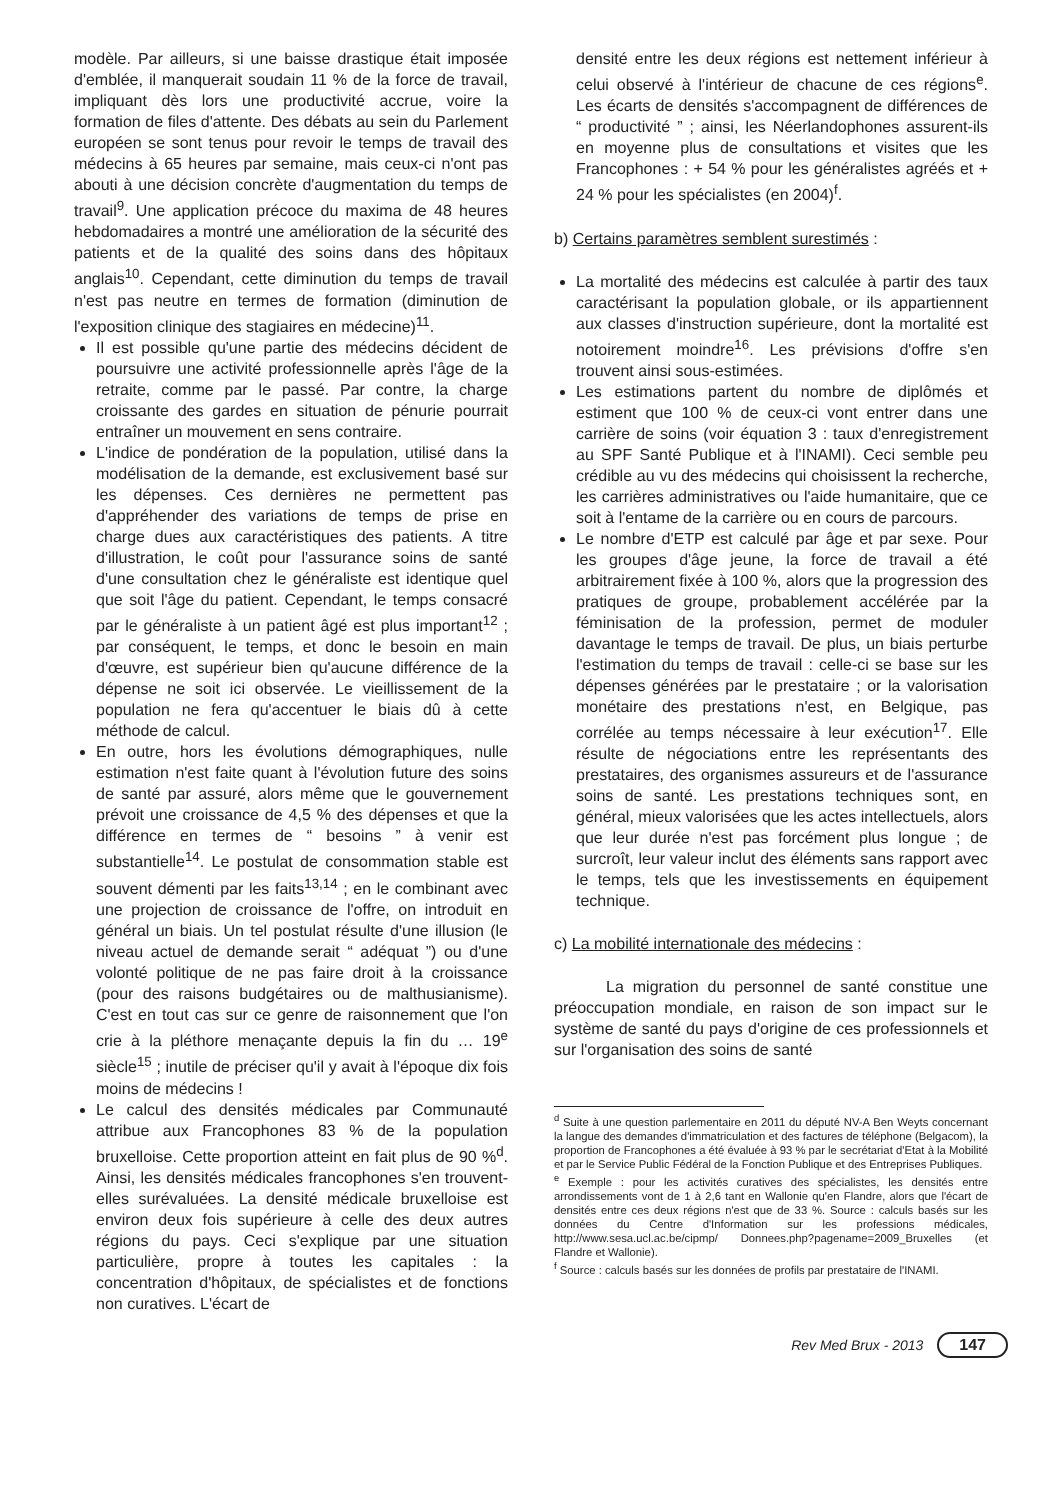modèle. Par ailleurs, si une baisse drastique était imposée d'emblée, il manquerait soudain 11 % de la force de travail, impliquant dès lors une productivité accrue, voire la formation de files d'attente. Des débats au sein du Parlement européen se sont tenus pour revoir le temps de travail des médecins à 65 heures par semaine, mais ceux-ci n'ont pas abouti à une décision concrète d'augmentation du temps de travail<sup>9</sup>. Une application précoce du maxima de 48 heures hebdomadaires a montré une amélioration de la sécurité des patients et de la qualité des soins dans des hôpitaux anglais<sup>10</sup>. Cependant, cette diminution du temps de travail n'est pas neutre en termes de formation (diminution de l'exposition clinique des stagiaires en médecine)<sup>11</sup>.
Il est possible qu'une partie des médecins décident de poursuivre une activité professionnelle après l'âge de la retraite, comme par le passé. Par contre, la charge croissante des gardes en situation de pénurie pourrait entraîner un mouvement en sens contraire.
L'indice de pondération de la population, utilisé dans la modélisation de la demande, est exclusivement basé sur les dépenses. Ces dernières ne permettent pas d'appréhender des variations de temps de prise en charge dues aux caractéristiques des patients. A titre d'illustration, le coût pour l'assurance soins de santé d'une consultation chez le généraliste est identique quel que soit l'âge du patient. Cependant, le temps consacré par le généraliste à un patient âgé est plus important<sup>12</sup> ; par conséquent, le temps, et donc le besoin en main d'œuvre, est supérieur bien qu'aucune différence de la dépense ne soit ici observée. Le vieillissement de la population ne fera qu'accentuer le biais dû à cette méthode de calcul.
En outre, hors les évolutions démographiques, nulle estimation n'est faite quant à l'évolution future des soins de santé par assuré, alors même que le gouvernement prévoit une croissance de 4,5 % des dépenses et que la différence en termes de “ besoins ” à venir est substantielle<sup>14</sup>. Le postulat de consommation stable est souvent démenti par les faits<sup>13,14</sup> ; en le combinant avec une projection de croissance de l'offre, on introduit en général un biais. Un tel postulat résulte d'une illusion (le niveau actuel de demande serait “ adéquat ”) ou d'une volonté politique de ne pas faire droit à la croissance (pour des raisons budgétaires ou de malthusianisme). C'est en tout cas sur ce genre de raisonnement que l'on crie à la pléthore menaçante depuis la fin du … 19<sup>e</sup> siècle<sup>15</sup> ; inutile de préciser qu'il y avait à l'époque dix fois moins de médecins !
Le calcul des densités médicales par Communauté attribue aux Francophones 83 % de la population bruxelloise. Cette proportion atteint en fait plus de 90 %<sup>d</sup>. Ainsi, les densités médicales francophones s'en trouvent-elles surévaluées. La densité médicale bruxelloise est environ deux fois supérieure à celle des deux autres régions du pays. Ceci s'explique par une situation particulière, propre à toutes les capitales : la concentration d'hôpitaux, de spécialistes et de fonctions non curatives. L'écart de
densité entre les deux régions est nettement inférieur à celui observé à l'intérieur de chacune de ces régions<sup>e</sup>. Les écarts de densités s'accompagnent de différences de “ productivité ” ; ainsi, les Néerlandophones assurent-ils en moyenne plus de consultations et visites que les Francophones : + 54 % pour les généralistes agréés et + 24 % pour les spécialistes (en 2004)<sup>f</sup>.
b) Certains paramètres semblent surestimés :
La mortalité des médecins est calculée à partir des taux caractérisant la population globale, or ils appartiennent aux classes d'instruction supérieure, dont la mortalité est notoirement moindre<sup>16</sup>. Les prévisions d'offre s'en trouvent ainsi sous-estimées.
Les estimations partent du nombre de diplômés et estiment que 100 % de ceux-ci vont entrer dans une carrière de soins (voir équation 3 : taux d'enregistrement au SPF Santé Publique et à l'INAMI). Ceci semble peu crédible au vu des médecins qui choisissent la recherche, les carrières administratives ou l'aide humanitaire, que ce soit à l'entame de la carrière ou en cours de parcours.
Le nombre d'ETP est calculé par âge et par sexe. Pour les groupes d'âge jeune, la force de travail a été arbitrairement fixée à 100 %, alors que la progression des pratiques de groupe, probablement accélérée par la féminisation de la profession, permet de moduler davantage le temps de travail. De plus, un biais perturbe l'estimation du temps de travail : celle-ci se base sur les dépenses générées par le prestataire ; or la valorisation monétaire des prestations n'est, en Belgique, pas corrélée au temps nécessaire à leur exécution<sup>17</sup>. Elle résulte de négociations entre les représentants des prestataires, des organismes assureurs et de l'assurance soins de santé. Les prestations techniques sont, en général, mieux valorisées que les actes intellectuels, alors que leur durée n'est pas forcément plus longue ; de surcroît, leur valeur inclut des éléments sans rapport avec le temps, tels que les investissements en équipement technique.
c) La mobilité internationale des médecins :
La migration du personnel de santé constitue une préoccupation mondiale, en raison de son impact sur le système de santé du pays d'origine de ces professionnels et sur l'organisation des soins de santé
<sup>d</sup> Suite à une question parlementaire en 2011 du député NV-A Ben Weyts concernant la langue des demandes d'immatriculation et des factures de téléphone (Belgacom), la proportion de Francophones a été évaluée à 93 % par le secrétariat d'Etat à la Mobilité et par le Service Public Fédéral de la Fonction Publique et des Entreprises Publiques.
<sup>e</sup> Exemple : pour les activités curatives des spécialistes, les densités entre arrondissements vont de 1 à 2,6 tant en Wallonie qu'en Flandre, alors que l'écart de densités entre ces deux régions n'est que de 33 %. Source : calculs basés sur les données du Centre d'Information sur les professions médicales, http://www.sesa.ucl.ac.be/cipmp/ Donnees.php?pagename=2009_Bruxelles (et Flandre et Wallonie).
<sup>f</sup> Source : calculs basés sur les données de profils par prestataire de l'INAMI.
Rev Med Brux - 2013 147